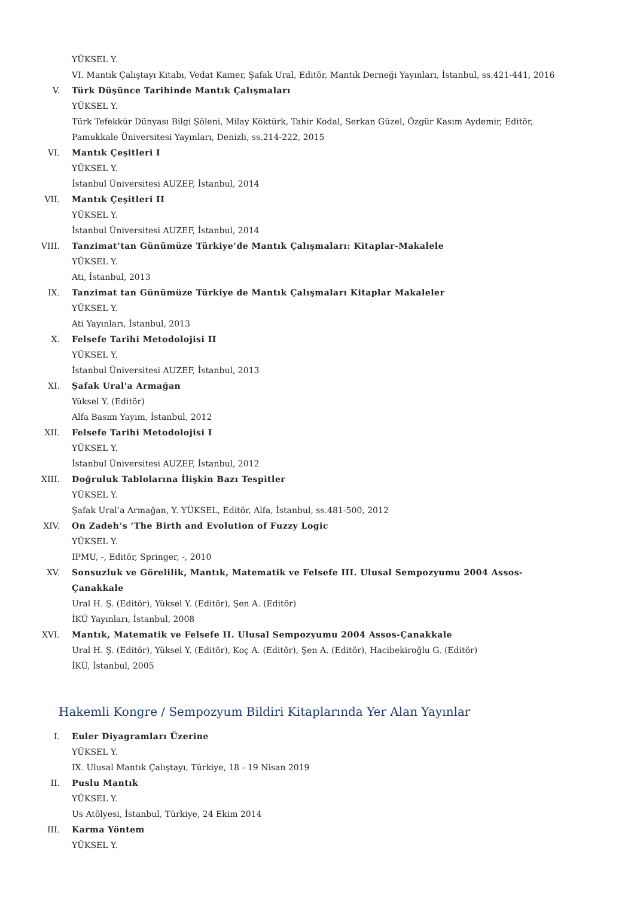YÜKSEL Y.
VI. Mantık Çalıştayı Kitabı, Vedat Kamer, Şafak Ural, Editör, Mantık Derneği Yayınları, İstanbul, ss.421-441, 2016
V. Türk Düşünce Tarihinde Mantık Çalışmaları
YÜKSEL Y.
Türk Tefekkür Dünyası Bilgi Şöleni, Milay Köktürk, Tahir Kodal, Serkan Güzel, Özgür Kasım Aydemir, Editör, Pamukkale Üniversitesi Yayınları, Denizli, ss.214-222, 2015
VI. Mantık Çeşitleri I
YÜKSEL Y.
İstanbul Üniversitesi AUZEF, İstanbul, 2014
VII. Mantık Çeşitleri II
YÜKSEL Y.
İstanbul Üniversitesi AUZEF, İstanbul, 2014
VIII. Tanzimat’tan Günümüze Türkiye’de Mantık Çalışmaları: Kitaplar-Makalele
YÜKSEL Y.
Ati, İstanbul, 2013
IX. Tanzimat tan Günümüze Türkiye de Mantık Çalışmaları Kitaplar Makaleler
YÜKSEL Y.
Ati Yayınları, İstanbul, 2013
X. Felsefe Tarihi Metodolojisi II
YÜKSEL Y.
İstanbul Üniversitesi AUZEF, İstanbul, 2013
XI. Şafak Ural'a Armağan
Yüksel Y. (Editör)
Alfa Basım Yayım, İstanbul, 2012
XII. Felsefe Tarihi Metodolojisi I
YÜKSEL Y.
İstanbul Üniversitesi AUZEF, İstanbul, 2012
XIII. Doğruluk Tablolarına İlişkin Bazı Tespitler
YÜKSEL Y.
Şafak Ural’a Armağan, Y. YÜKSEL, Editör, Alfa, İstanbul, ss.481-500, 2012
XIV. On Zadeh’s ‘The Birth and Evolution of Fuzzy Logic
YÜKSEL Y.
IPMU, -, Editör, Springer, -, 2010
XV. Sonsuzluk ve Görelilik, Mantık, Matematik ve Felsefe III. Ulusal Sempozyumu 2004 Assos-Çanakkale
Ural H. Ş. (Editör), Yüksel Y. (Editör), Şen A. (Editör)
İKÜ Yayınları, İstanbul, 2008
XVI. Mantık, Matematik ve Felsefe II. Ulusal Sempozyumu 2004 Assos-Çanakkale
Ural H. Ş. (Editör), Yüksel Y. (Editör), Koç A. (Editör), Şen A. (Editör), Hacibekiroğlu G. (Editör)
İKÜ, İstanbul, 2005
Hakemli Kongre / Sempozyum Bildiri Kitaplarında Yer Alan Yayınlar
I. Euler Diyagramları Üzerine
YÜKSEL Y.
IX. Ulusal Mantık Çalıştayı, Türkiye, 18 - 19 Nisan 2019
II. Puslu Mantık
YÜKSEL Y.
Us Atölyesi, İstanbul, Türkiye, 24 Ekim 2014
III. Karma Yöntem
YÜKSEL Y.